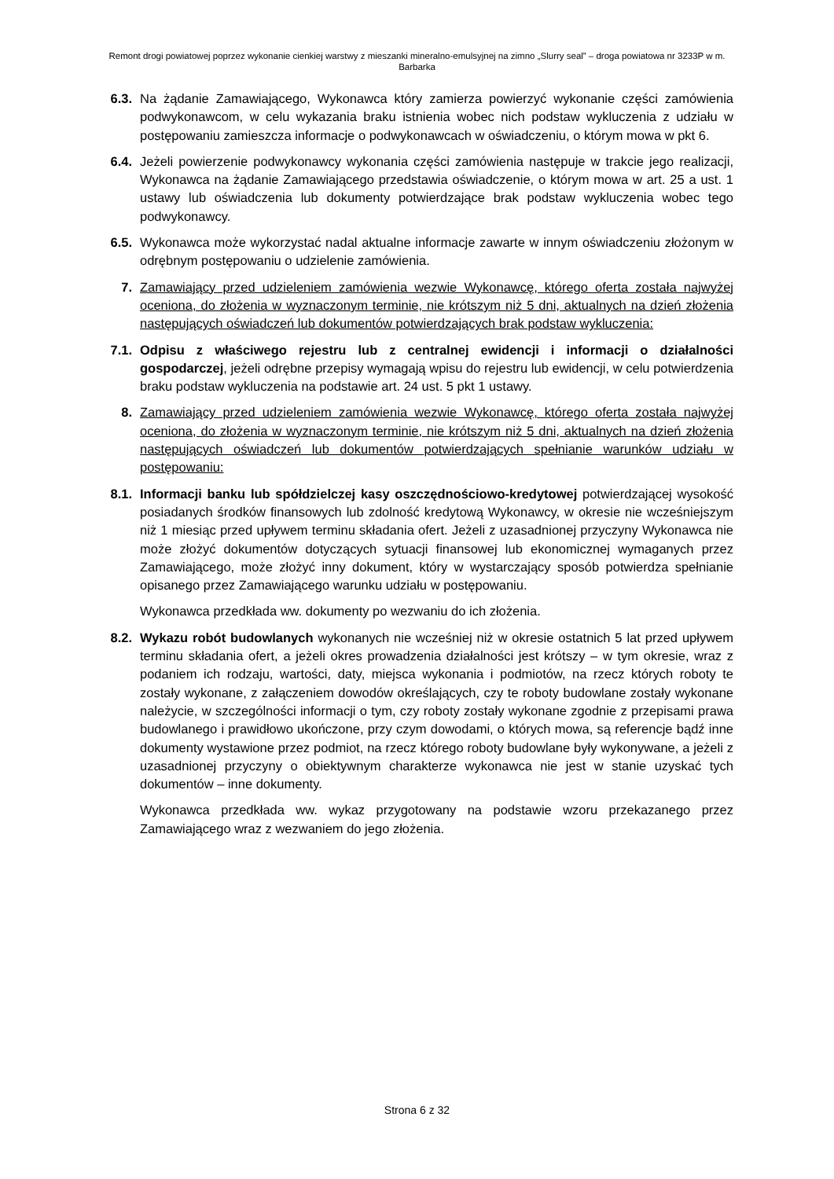Remont drogi powiatowej poprzez wykonanie cienkiej warstwy z mieszanki mineralno-emulsyjnej na zimno „Slurry seal” – droga powiatowa nr 3233P w m. Barbarka
6.3. Na żądanie Zamawiającego, Wykonawca który zamierza powierzyć wykonanie części zamówienia podwykonawcom, w celu wykazania braku istnienia wobec nich podstaw wykluczenia z udziału w postępowaniu zamieszcza informacje o podwykonawcach w oświadczeniu, o którym mowa w pkt 6.
6.4. Jeżeli powierzenie podwykonawcy wykonania części zamówienia następuje w trakcie jego realizacji, Wykonawca na żądanie Zamawiającego przedstawia oświadczenie, o którym mowa w art. 25 a ust. 1 ustawy lub oświadczenia lub dokumenty potwierdzające brak podstaw wykluczenia wobec tego podwykonawcy.
6.5. Wykonawca może wykorzystać nadal aktualne informacje zawarte w innym oświadczeniu złożonym w odrębnym postępowaniu o udzielenie zamówienia.
7. Zamawiający przed udzieleniem zamówienia wezwie Wykonawcę, którego oferta została najwyżej oceniona, do złożenia w wyznaczonym terminie, nie krótszym niż 5 dni, aktualnych na dzień złożenia następujących oświadczeń lub dokumentów potwierdzających brak podstaw wykluczenia:
7.1. Odpisu z właściwego rejestru lub z centralnej ewidencji i informacji o działalności gospodarczej, jeżeli odrębne przepisy wymagają wpisu do rejestru lub ewidencji, w celu potwierdzenia braku podstaw wykluczenia na podstawie art. 24 ust. 5 pkt 1 ustawy.
8. Zamawiający przed udzieleniem zamówienia wezwie Wykonawcę, którego oferta została najwyżej oceniona, do złożenia w wyznaczonym terminie, nie krótszym niż 5 dni, aktualnych na dzień złożenia następujących oświadczeń lub dokumentów potwierdzających spełnianie warunków udziału w postępowaniu:
8.1. Informacji banku lub spółdzielczej kasy oszczędnościowo-kredytowej potwierdzającej wysokość posiadanych środków finansowych lub zdolność kredytową Wykonawcy, w okresie nie wcześniejszym niż 1 miesiąc przed upływem terminu składania ofert. Jeżeli z uzasadnionej przyczyny Wykonawca nie może złożyć dokumentów dotyczących sytuacji finansowej lub ekonomicznej wymaganych przez Zamawiającego, może złożyć inny dokument, który w wystarczający sposób potwierdza spełnianie opisanego przez Zamawiającego warunku udziału w postępowaniu.
Wykonawca przedkłada ww. dokumenty po wezwaniu do ich złożenia.
8.2. Wykazu robót budowlanych wykonanych nie wcześniej niż w okresie ostatnich 5 lat przed upływem terminu składania ofert, a jeżeli okres prowadzenia działalności jest krótszy – w tym okresie, wraz z podaniem ich rodzaju, wartości, daty, miejsca wykonania i podmiotów, na rzecz których roboty te zostały wykonane, z załączeniem dowodów określających, czy te roboty budowlane zostały wykonane należycie, w szczególności informacji o tym, czy roboty zostały wykonane zgodnie z przepisami prawa budowlanego i prawidłowo ukończone, przy czym dowodami, o których mowa, są referencje bądź inne dokumenty wystawione przez podmiot, na rzecz którego roboty budowlane były wykonywane, a jeżeli z uzasadnionej przyczyny o obiektywnym charakterze wykonawca nie jest w stanie uzyskać tych dokumentów – inne dokumenty.
Wykonawca przedkłada ww. wykaz przygotowany na podstawie wzoru przekazanego przez Zamawiającego wraz z wezwaniem do jego złożenia.
Strona 6 z 32